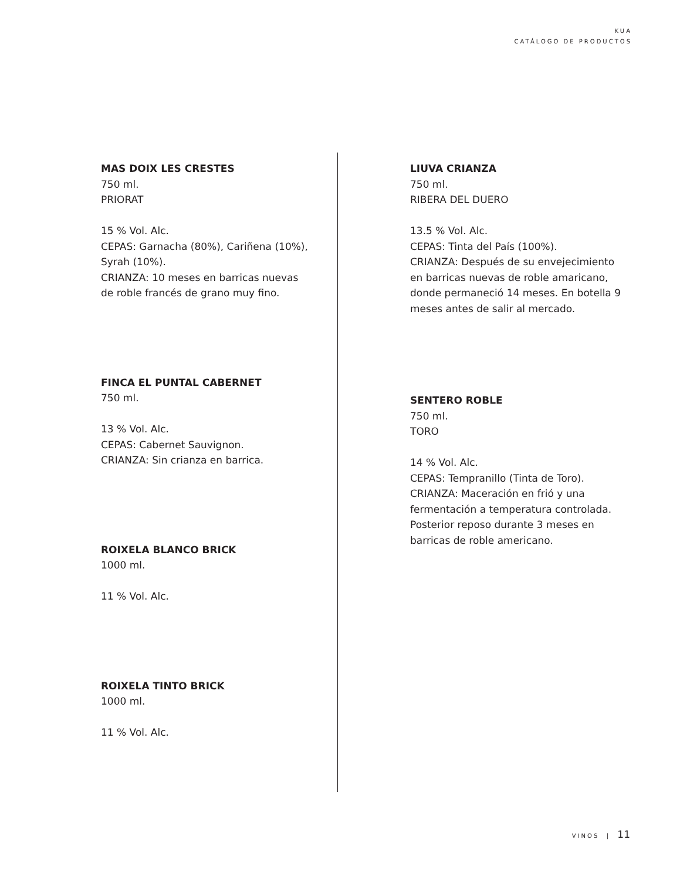KUA
CATÁLOGO DE PRODUCTOS
MAS DOIX LES CRESTES
750 ml.
PRIORAT
15 % Vol. Alc.
CEPAS: Garnacha (80%), Cariñena (10%), Syrah (10%).
CRIANZA: 10 meses en barricas nuevas de roble francés de grano muy fino.
FINCA EL PUNTAL CABERNET
750 ml.
13 % Vol. Alc.
CEPAS: Cabernet Sauvignon.
CRIANZA: Sin crianza en barrica.
ROIXELA BLANCO BRICK
1000 ml.
11 % Vol. Alc.
ROIXELA TINTO BRICK
1000 ml.
11 % Vol. Alc.
LIUVA CRIANZA
750 ml.
RIBERA DEL DUERO
13.5 % Vol. Alc.
CEPAS: Tinta del País (100%).
CRIANZA: Después de su envejecimiento en barricas nuevas de roble amaricano, donde permaneció 14 meses. En botella 9 meses antes de salir al mercado.
SENTERO ROBLE
750 ml.
TORO
14 % Vol. Alc.
CEPAS: Tempranillo (Tinta de Toro).
CRIANZA: Maceración en frió y una fermentación a temperatura controlada. Posterior reposo durante 3 meses en barricas de roble americano.
VINOS | 11